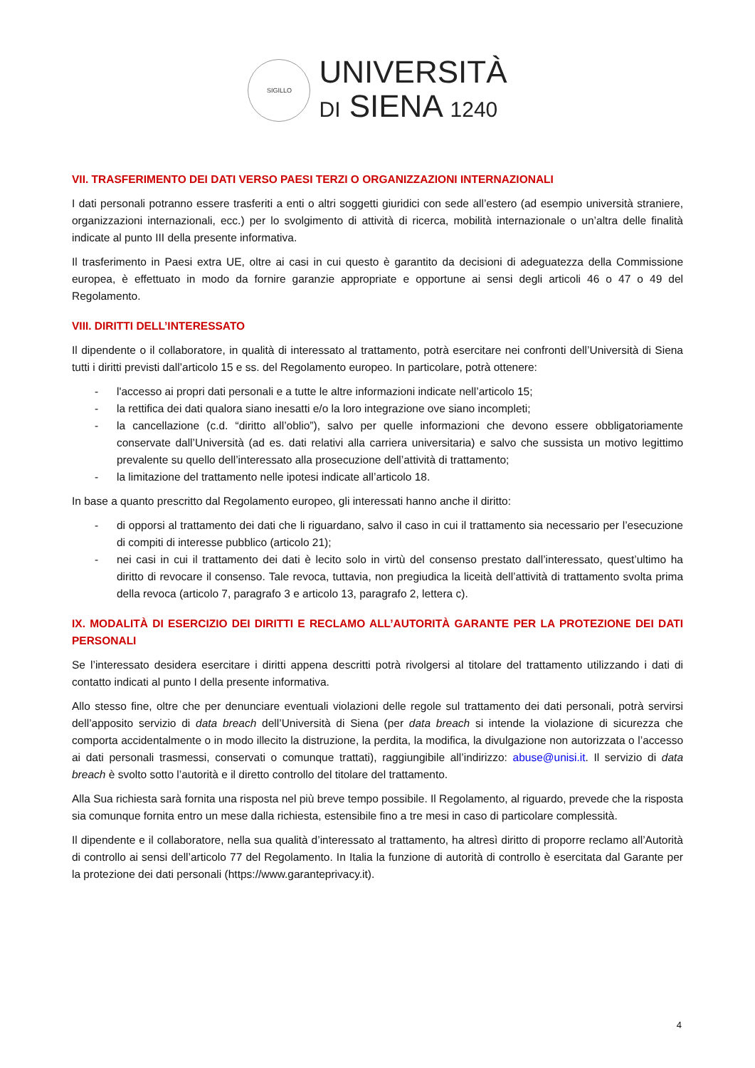SIGILLO
UNIVERSITÀ
DI SIENA 1240
VII. TRASFERIMENTO DEI DATI VERSO PAESI TERZI O ORGANIZZAZIONI INTERNAZIONALI
I dati personali potranno essere trasferiti a enti o altri soggetti giuridici con sede all’estero (ad esempio università straniere, organizzazioni internazionali, ecc.) per lo svolgimento di attività di ricerca, mobilità internazionale o un’altra delle finalità indicate al punto III della presente informativa.
Il trasferimento in Paesi extra UE, oltre ai casi in cui questo è garantito da decisioni di adeguatezza della Commissione europea, è effettuato in modo da fornire garanzie appropriate e opportune ai sensi degli articoli 46 o 47 o 49 del Regolamento.
VIII. DIRITTI DELL’INTERESSATO
Il dipendente o il collaboratore, in qualità di interessato al trattamento, potrà esercitare nei confronti dell’Università di Siena tutti i diritti previsti dall’articolo 15 e ss. del Regolamento europeo. In particolare, potrà ottenere:
- l'accesso ai propri dati personali e a tutte le altre informazioni indicate nell’articolo 15;
- la rettifica dei dati qualora siano inesatti e/o la loro integrazione ove siano incompleti;
- la cancellazione (c.d. “diritto all’oblio”), salvo per quelle informazioni che devono essere obbligatoriamente conservate dall’Università (ad es. dati relativi alla carriera universitaria) e salvo che sussista un motivo legittimo prevalente su quello dell’interessato alla prosecuzione dell’attività di trattamento;
- la limitazione del trattamento nelle ipotesi indicate all’articolo 18.
In base a quanto prescritto dal Regolamento europeo, gli interessati hanno anche il diritto:
- di opporsi al trattamento dei dati che li riguardano, salvo il caso in cui il trattamento sia necessario per l’esecuzione di compiti di interesse pubblico (articolo 21);
- nei casi in cui il trattamento dei dati è lecito solo in virtù del consenso prestato dall’interessato, quest’ultimo ha diritto di revocare il consenso. Tale revoca, tuttavia, non pregiudica la liceità dell’attività di trattamento svolta prima della revoca (articolo 7, paragrafo 3 e articolo 13, paragrafo 2, lettera c).
IX. MODALITÀ DI ESERCIZIO DEI DIRITTI E RECLAMO ALL’AUTORITÀ GARANTE PER LA PROTEZIONE DEI DATI PERSONALI
Se l’interessato desidera esercitare i diritti appena descritti potrà rivolgersi al titolare del trattamento utilizzando i dati di contatto indicati al punto I della presente informativa.
Allo stesso fine, oltre che per denunciare eventuali violazioni delle regole sul trattamento dei dati personali, potrà servirsi dell’apposito servizio di data breach dell’Università di Siena (per data breach si intende la violazione di sicurezza che comporta accidentalmente o in modo illecito la distruzione, la perdita, la modifica, la divulgazione non autorizzata o l’accesso ai dati personali trasmessi, conservati o comunque trattati), raggiungibile all’indirizzo: abuse@unisi.it. Il servizio di data breach è svolto sotto l’autorità e il diretto controllo del titolare del trattamento.
Alla Sua richiesta sarà fornita una risposta nel più breve tempo possibile. Il Regolamento, al riguardo, prevede che la risposta sia comunque fornita entro un mese dalla richiesta, estensibile fino a tre mesi in caso di particolare complessità.
Il dipendente e il collaboratore, nella sua qualità d’interessato al trattamento, ha altresì diritto di proporre reclamo all’Autorità di controllo ai sensi dell’articolo 77 del Regolamento. In Italia la funzione di autorità di controllo è esercitata dal Garante per la protezione dei dati personali (https://www.garanteprivacy.it).
4